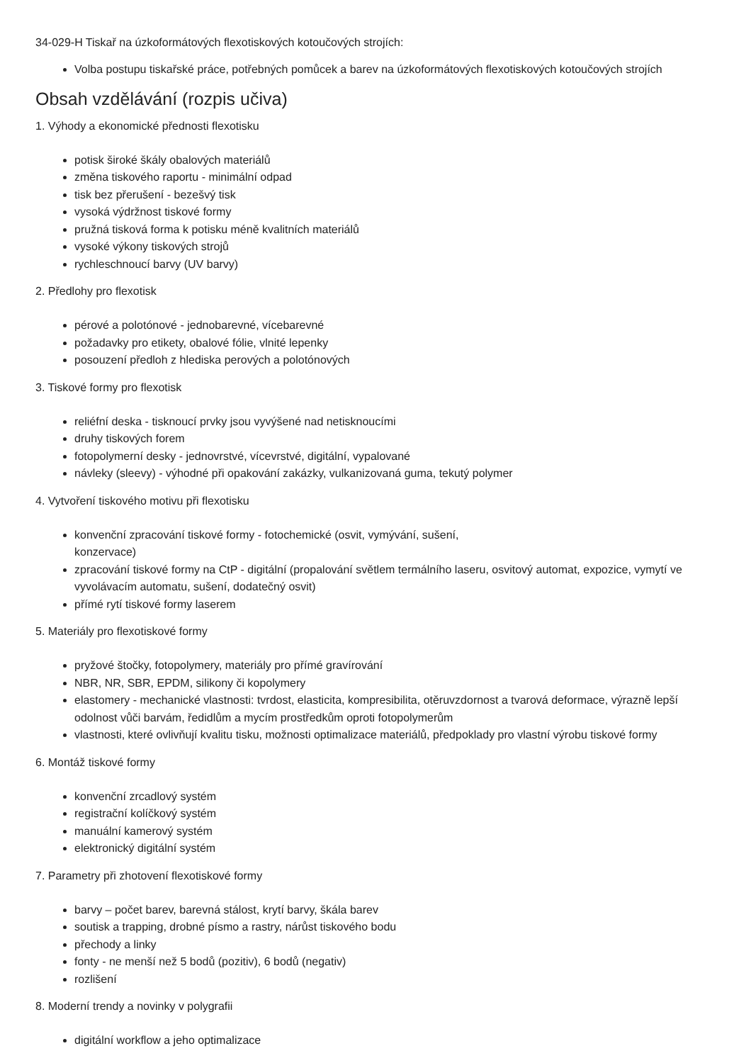34-029-H Tiskař na úzkoformátových flexotiskových kotoučových strojích:
Volba postupu tiskařské práce, potřebných pomůcek a barev na úzkoformátových flexotiskových kotoučových strojích
Obsah vzdělávání (rozpis učiva)
1. Výhody a ekonomické přednosti flexotisku
potisk široké škály obalových materiálů
změna tiskového raportu - minimální odpad
tisk bez přerušení - bezešvý tisk
vysoká výdržnost tiskové formy
pružná tisková forma k potisku méně kvalitních materiálů
vysoké výkony tiskových strojů
rychleschnoucí barvy (UV barvy)
2. Předlohy pro flexotisk
pérové a polotónové - jednobarevné, vícebarevné
požadavky pro etikety, obalové fólie, vlnité lepenky
posouzení předloh z hlediska perových a polotónových
3. Tiskové formy pro flexotisk
reliéfní deska - tisknoucí prvky jsou vyvýšené nad netisknoucími
druhy tiskových forem
fotopolymerní desky - jednovrstvé, vícevrstvé, digitální, vypalované
návleky (sleevy) - výhodné při opakování zakázky, vulkanizovaná guma, tekutý polymer
4. Vytvoření tiskového motivu při flexotisku
konvenční zpracování tiskové formy - fotochemické (osvit, vymývání, sušení,
konzervace)
zpracování tiskové formy na CtP - digitální (propalování světlem termálního laseru, osvitový automat, expozice, vymytí ve vyvolávacím automatu, sušení, dodatečný osvit)
přímé rytí tiskové formy laserem
5. Materiály pro flexotiskové formy
pryžové štočky, fotopolymery, materiály pro přímé gravírování
NBR, NR, SBR, EPDM, silikony či kopolymery
elastomery - mechanické vlastnosti: tvrdost, elasticita, kompresibilita, otěruvzdornost a tvarová deformace, výrazně lepší odolnost vůči barvám, ředidlům a mycím prostředkům oproti fotopolymerům
vlastnosti, které ovlivňují kvalitu tisku, možnosti optimalizace materiálů, předpoklady pro vlastní výrobu tiskové formy
6. Montáž tiskové formy
konvenční zrcadlový systém
registrační kolíčkový systém
manuální kamerový systém
elektronický digitální systém
7. Parametry při zhotovení flexotiskové formy
barvy – počet barev, barevná stálost, krytí barvy, škála barev
soutisk a trapping, drobné písmo a rastry, nárůst tiskového bodu
přechody a linky
fonty - ne menší než 5 bodů (pozitiv), 6 bodů (negativ)
rozlišení
8. Moderní trendy a novinky v polygrafii
digitální workflow a jeho optimalizace